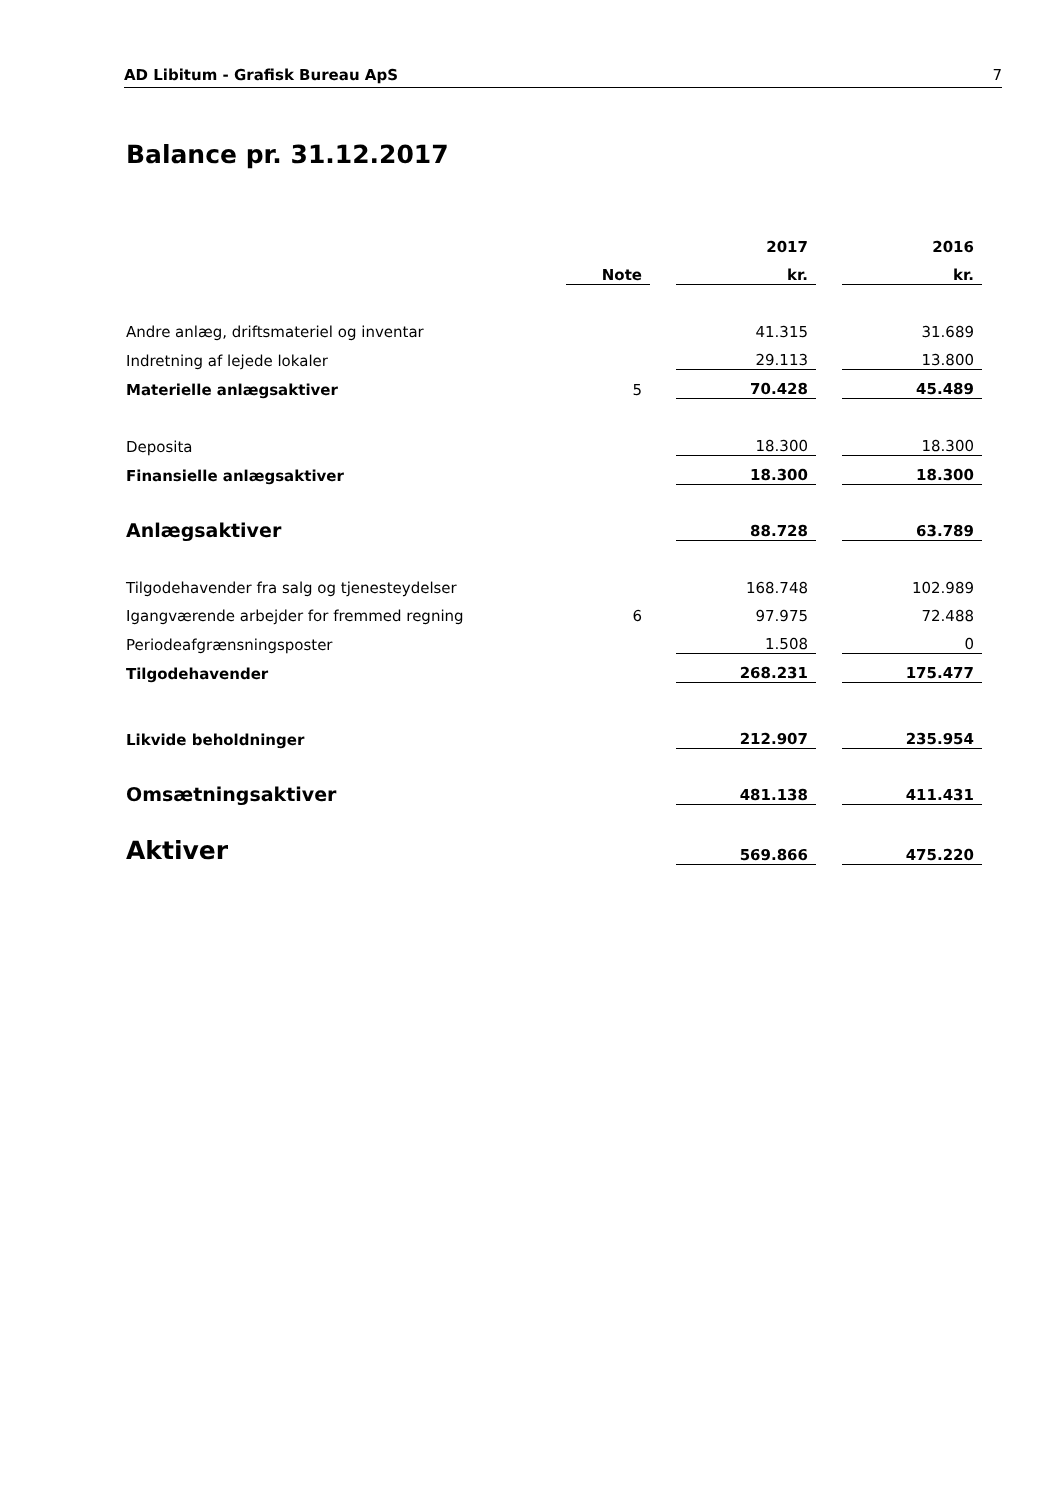AD Libitum - Grafisk Bureau ApS 7
Balance pr. 31.12.2017
| | | | 2017 | | 2016 |
| --- | --- | --- | --- | --- | --- |
| | Note | | kr. | | kr. |
| Andre anlæg, driftsmateriel og inventar | | | 41.315 | | 31.689 |
| Indretning af lejede lokaler | | | 29.113 | | 13.800 |
| Materielle anlægsaktiver | 5 | | 70.428 | | 45.489 |
| Deposita | | | 18.300 | | 18.300 |
| Finansielle anlægsaktiver | | | 18.300 | | 18.300 |
| Anlægsaktiver | | | 88.728 | | 63.789 |
| Tilgodehavender fra salg og tjenesteydelser | | | 168.748 | | 102.989 |
| Igangværende arbejder for fremmed regning | 6 | | 97.975 | | 72.488 |
| Periodeafgrænsningsposter | | | 1.508 | | 0 |
| Tilgodehavender | | | 268.231 | | 175.477 |
| Likvide beholdninger | | | 212.907 | | 235.954 |
| Omsætningsaktiver | | | 481.138 | | 411.431 |
| Aktiver | | | 569.866 | | 475.220 |